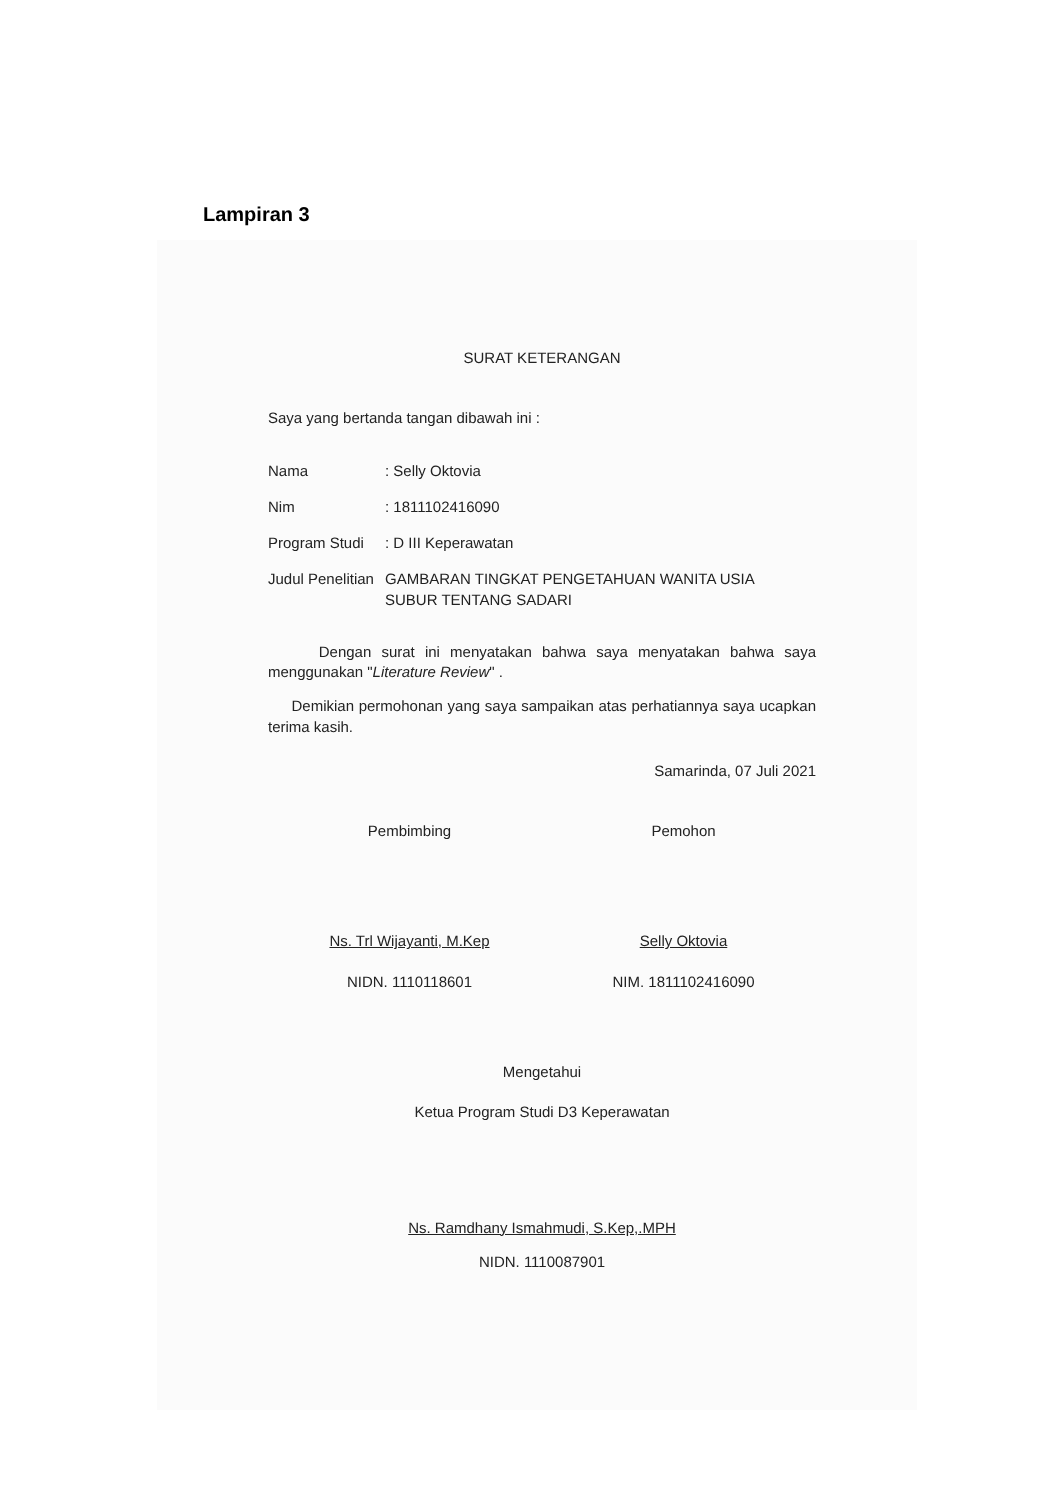Lampiran 3
SURAT KETERANGAN
Saya yang bertanda tangan dibawah ini :
| Nama | : Selly Oktovia |
| Nim | : 1811102416090 |
| Program Studi | : D III Keperawatan |
| Judul Penelitian | GAMBARAN TINGKAT PENGETAHUAN WANITA USIA SUBUR TENTANG SADARI |
Dengan surat ini menyatakan bahwa saya menyatakan bahwa saya menggunakan "Literature Review" .
Demikian permohonan yang saya sampaikan atas perhatiannya saya ucapkan terima kasih.
Samarinda, 07 Juli 2021
Pembimbing
Ns. Trl Wijayanti, M.Kep
NIDN. 1110118601
Pemohon
Selly Oktovia
NIM. 1811102416090
Mengetahui
Ketua Program Studi D3 Keperawatan
Ns. Ramdhany Ismahmudi, S.Kep,.MPH
NIDN. 1110087901